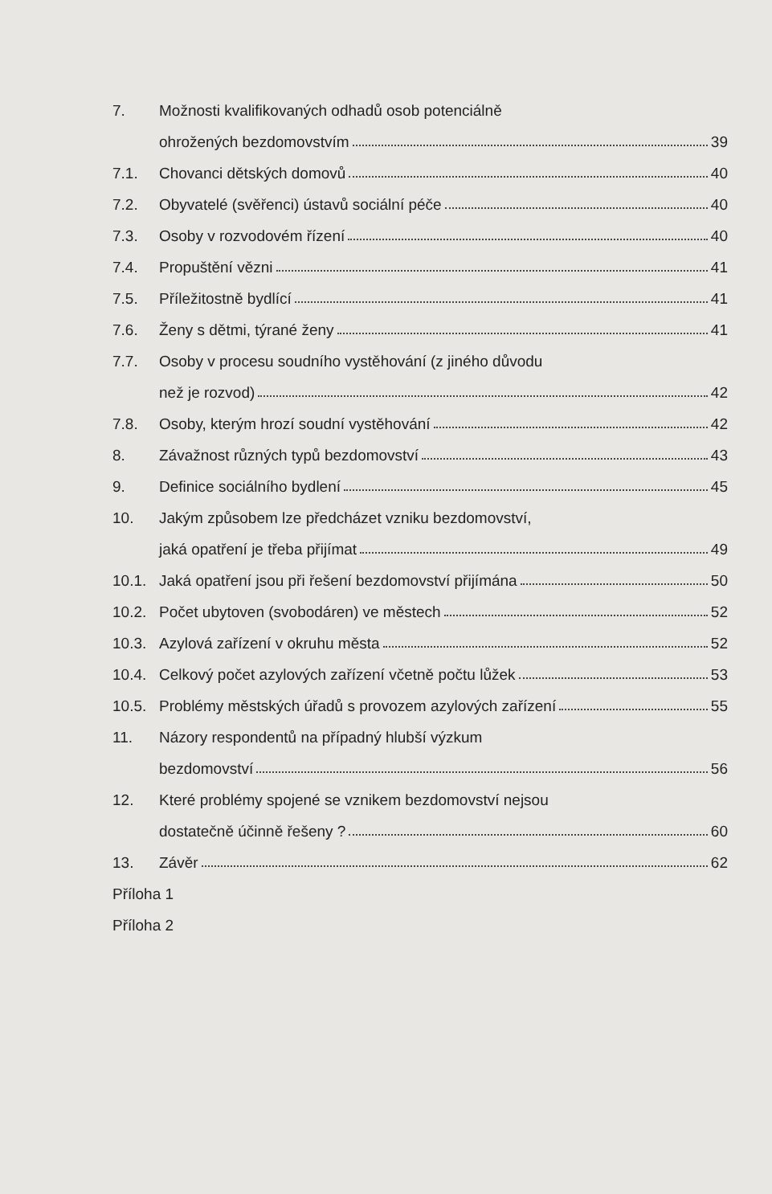7. Možnosti kvalifikovaných odhadů osob potenciálně
ohrožených bezdomovstvím 39
7.1. Chovanci dětských domovů 40
7.2. Obyvatelé (svěřenci) ústavů sociální péče 40
7.3. Osoby v rozvodovém řízení 40
7.4. Propuštění vězni 41
7.5. Příležitostně bydlící 41
7.6. Ženy s dětmi, týrané ženy 41
7.7. Osoby v procesu soudního vystěhování (z jiného důvodu
než je rozvod) 42
7.8. Osoby, kterým hrozí soudní vystěhování 42
8. Závažnost různých typů bezdomovství 43
9. Definice sociálního bydlení 45
10. Jakým způsobem lze předcházet vzniku bezdomovství,
jaká opatření je třeba přijímat 49
10.1. Jaká opatření jsou při řešení bezdomovství přijímána 50
10.2. Počet ubytoven (svobodáren) ve městech 52
10.3. Azylová zařízení v okruhu města 52
10.4. Celkový počet azylových zařízení včetně počtu lůžek 53
10.5. Problémy městských úřadů s provozem azylových zařízení 55
11. Názory respondentů na případný hlubší výzkum
bezdomovství 56
12. Které problémy spojené se vznikem bezdomovství nejsou
dostatečně účinně řešeny ? 60
13. Závěr 62
Příloha 1
Příloha 2